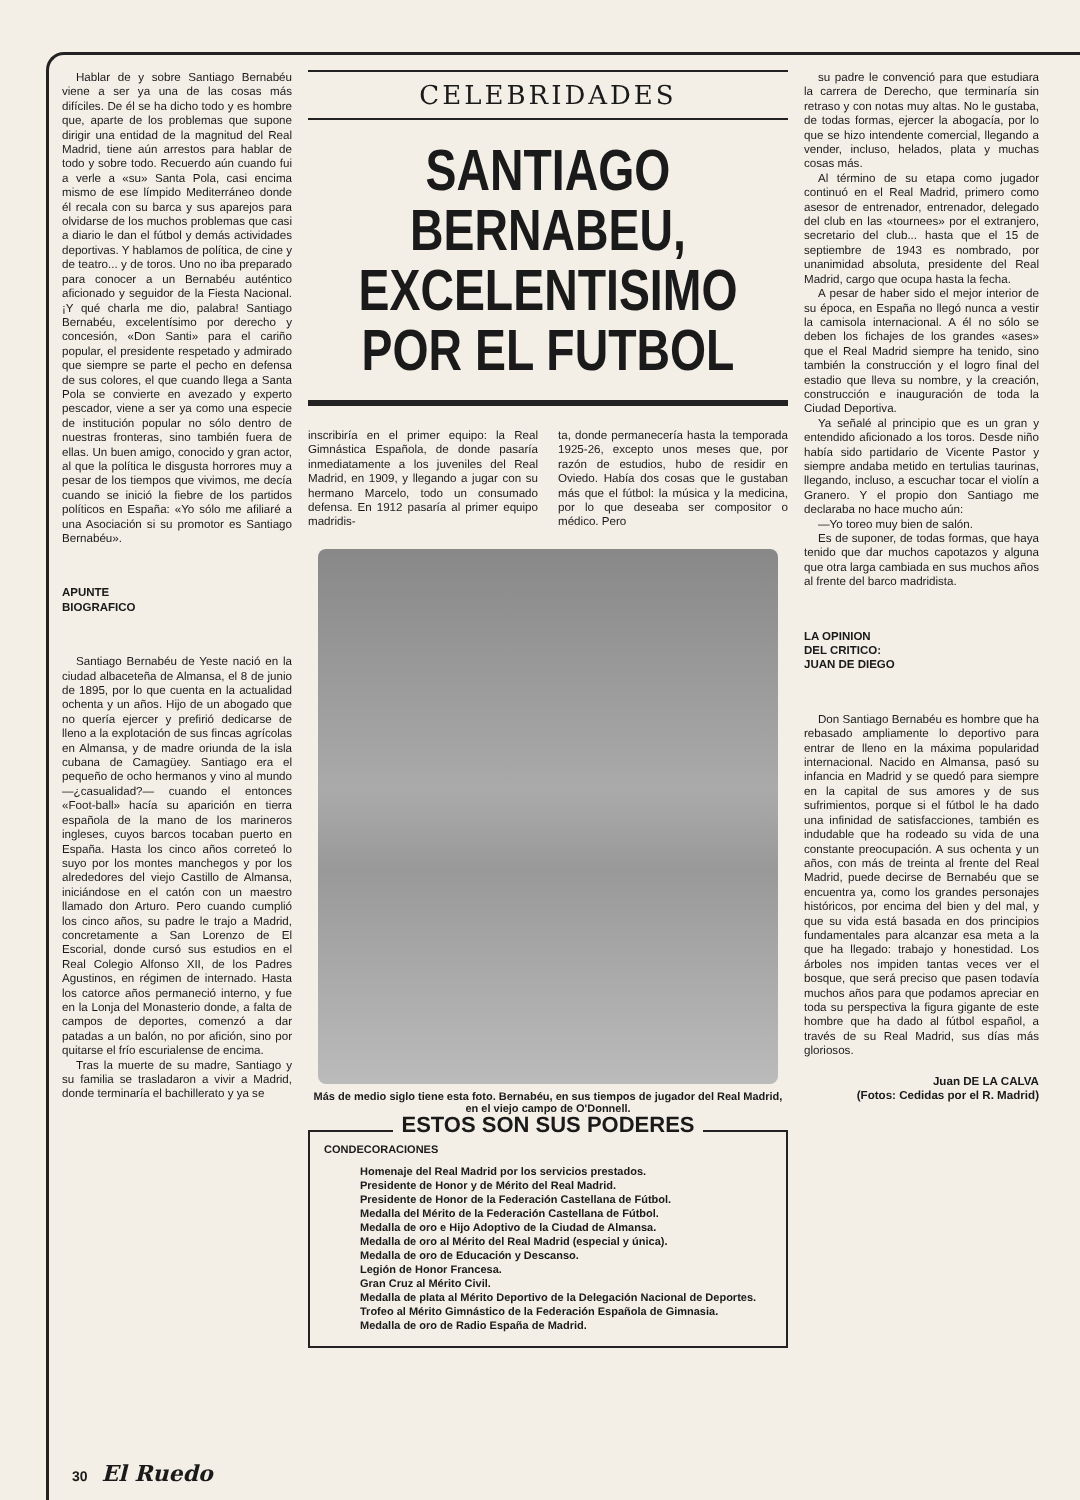Hablar de y sobre Santiago Bernabéu viene a ser ya una de las cosas más difíciles. De él se ha dicho todo y es hombre que, aparte de los problemas que supone dirigir una entidad de la magnitud del Real Madrid, tiene aún arrestos para hablar de todo y sobre todo. Recuerdo aún cuando fui a verle a «su» Santa Pola, casi encima mismo de ese límpido Mediterráneo donde él recala con su barca y sus aparejos para olvidarse de los muchos problemas que casi a diario le dan el fútbol y demás actividades deportivas. Y hablamos de política, de cine y de teatro... y de toros. Uno no iba preparado para conocer a un Bernabéu auténtico aficionado y seguidor de la Fiesta Nacional. ¡Y qué charla me dio, palabra! Santiago Bernabéu, excelentísimo por derecho y concesión, «Don Santi» para el cariño popular, el presidente respetado y admirado que siempre se parte el pecho en defensa de sus colores, el que cuando llega a Santa Pola se convierte en avezado y experto pescador, viene a ser ya como una especie de institución popular no sólo dentro de nuestras fronteras, sino también fuera de ellas. Un buen amigo, conocido y gran actor, al que la política le disgusta horrores muy a pesar de los tiempos que vivimos, me decía cuando se inició la fiebre de los partidos políticos en España: «Yo sólo me afiliaré a una Asociación si su promotor es Santiago Bernabéu».
APUNTE
BIOGRAFICO
Santiago Bernabéu de Yeste nació en la ciudad albaceteña de Almansa, el 8 de junio de 1895, por lo que cuenta en la actualidad ochenta y un años. Hijo de un abogado que no quería ejercer y prefirió dedicarse de lleno a la explotación de sus fincas agrícolas en Almansa, y de madre oriunda de la isla cubana de Camagüey. Santiago era el pequeño de ocho hermanos y vino al mundo —¿casualidad?— cuando el entonces «Foot-ball» hacía su aparición en tierra española de la mano de los marineros ingleses, cuyos barcos tocaban puerto en España. Hasta los cinco años correteó lo suyo por los montes manchegos y por los alrededores del viejo Castillo de Almansa, iniciándose en el catón con un maestro llamado don Arturo. Pero cuando cumplió los cinco años, su padre le trajo a Madrid, concretamente a San Lorenzo de El Escorial, donde cursó sus estudios en el Real Colegio Alfonso XII, de los Padres Agustinos, en régimen de internado. Hasta los catorce años permaneció interno, y fue en la Lonja del Monasterio donde, a falta de campos de deportes, comenzó a dar patadas a un balón, no por afición, sino por quitarse el frío escurialense de encima.
Tras la muerte de su madre, Santiago y su familia se trasladaron a vivir a Madrid, donde terminaría el bachillerato y ya se
CELEBRIDADES
SANTIAGO BERNABEU,
EXCELENTISIMO
POR EL FUTBOL
inscribiría en el primer equipo: la Real Gimnástica Española, de donde pasaría inmediatamente a los juveniles del Real Madrid, en 1909, y llegando a jugar con su hermano Marcelo, todo un consumado defensa. En 1912 pasaría al primer equipo madridis-
ta, donde permanecería hasta la temporada 1925-26, excepto unos meses que, por razón de estudios, hubo de residir en Oviedo. Había dos cosas que le gustaban más que el fútbol: la música y la medicina, por lo que deseaba ser compositor o médico. Pero
Más de medio siglo tiene esta foto. Bernabéu, en sus tiempos de jugador del Real Madrid, en el viejo campo de O'Donnell.
ESTOS SON SUS PODERES
CONDECORACIONES
Homenaje del Real Madrid por los servicios prestados.
Presidente de Honor y de Mérito del Real Madrid.
Presidente de Honor de la Federación Castellana de Fútbol.
Medalla del Mérito de la Federación Castellana de Fútbol.
Medalla de oro e Hijo Adoptivo de la Ciudad de Almansa.
Medalla de oro al Mérito del Real Madrid (especial y única).
Medalla de oro de Educación y Descanso.
Legión de Honor Francesa.
Gran Cruz al Mérito Civil.
Medalla de plata al Mérito Deportivo de la Delegación Nacional de Deportes.
Trofeo al Mérito Gimnástico de la Federación Española de Gimnasia.
Medalla de oro de Radio España de Madrid.
su padre le convenció para que estudiara la carrera de Derecho, que terminaría sin retraso y con notas muy altas. No le gustaba, de todas formas, ejercer la abogacía, por lo que se hizo intendente comercial, llegando a vender, incluso, helados, plata y muchas cosas más.
Al término de su etapa como jugador continuó en el Real Madrid, primero como asesor de entrenador, entrenador, delegado del club en las «tournees» por el extranjero, secretario del club... hasta que el 15 de septiembre de 1943 es nombrado, por unanimidad absoluta, presidente del Real Madrid, cargo que ocupa hasta la fecha.
A pesar de haber sido el mejor interior de su época, en España no llegó nunca a vestir la camisola internacional. A él no sólo se deben los fichajes de los grandes «ases» que el Real Madrid siempre ha tenido, sino también la construcción y el logro final del estadio que lleva su nombre, y la creación, construcción e inauguración de toda la Ciudad Deportiva.
Ya señalé al principio que es un gran y entendido aficionado a los toros. Desde niño había sido partidario de Vicente Pastor y siempre andaba metido en tertulias taurinas, llegando, incluso, a escuchar tocar el violín a Granero. Y el propio don Santiago me declaraba no hace mucho aún:
—Yo toreo muy bien de salón.
Es de suponer, de todas formas, que haya tenido que dar muchos capotazos y alguna que otra larga cambiada en sus muchos años al frente del barco madridista.
LA OPINION
DEL CRITICO:
JUAN DE DIEGO
Don Santiago Bernabéu es hombre que ha rebasado ampliamente lo deportivo para entrar de lleno en la máxima popularidad internacional. Nacido en Almansa, pasó su infancia en Madrid y se quedó para siempre en la capital de sus amores y de sus sufrimientos, porque si el fútbol le ha dado una infinidad de satisfacciones, también es indudable que ha rodeado su vida de una constante preocupación. A sus ochenta y un años, con más de treinta al frente del Real Madrid, puede decirse de Bernabéu que se encuentra ya, como los grandes personajes históricos, por encima del bien y del mal, y que su vida está basada en dos principios fundamentales para alcanzar esa meta a la que ha llegado: trabajo y honestidad. Los árboles nos impiden tantas veces ver el bosque, que será preciso que pasen todavía muchos años para que podamos apreciar en toda su perspectiva la figura gigante de este hombre que ha dado al fútbol español, a través de su Real Madrid, sus días más gloriosos.
Juan DE LA CALVA
(Fotos: Cedidas por el R. Madrid)
30 El Ruedo